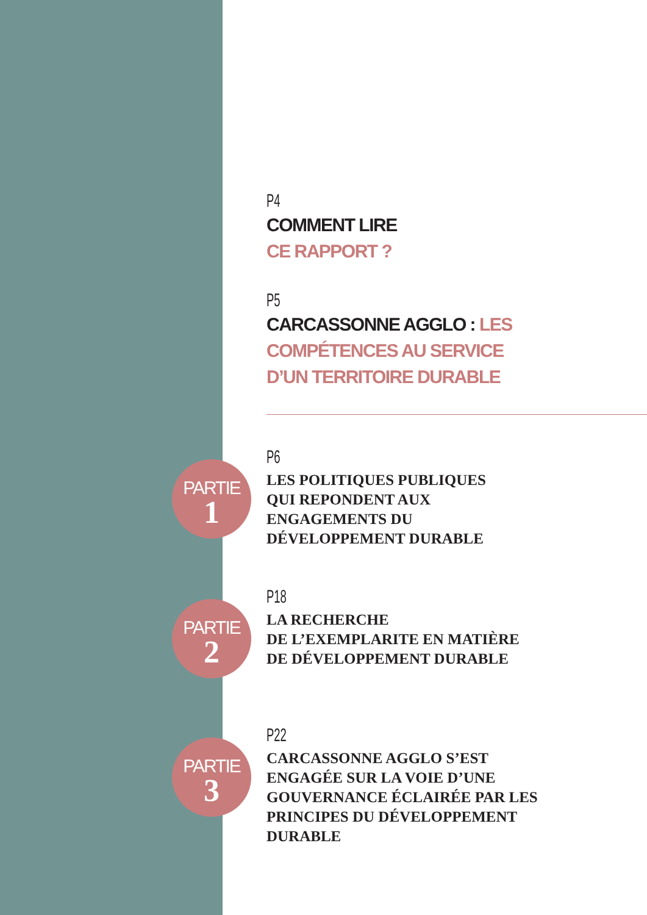P4
COMMENT LIRE
CE RAPPORT ?
P5
CARCASSONNE AGGLO : LES
COMPÉTENCES AU SERVICE
D’UN TERRITOIRE DURABLE
PARTIE
1
P6
LES POLITIQUES PUBLIQUES
QUI REPONDENT AUX
ENGAGEMENTS DU
DÉVELOPPEMENT DURABLE
PARTIE
2
P18
LA RECHERCHE
DE L’EXEMPLARITE EN MATIÈRE
DE DÉVELOPPEMENT DURABLE
PARTIE
3
P22
CARCASSONNE AGGLO S’EST
ENGAGÉE SUR LA VOIE D’UNE
GOUVERNANCE ÉCLAIRÉE PAR LES
PRINCIPES DU DÉVELOPPEMENT
DURABLE